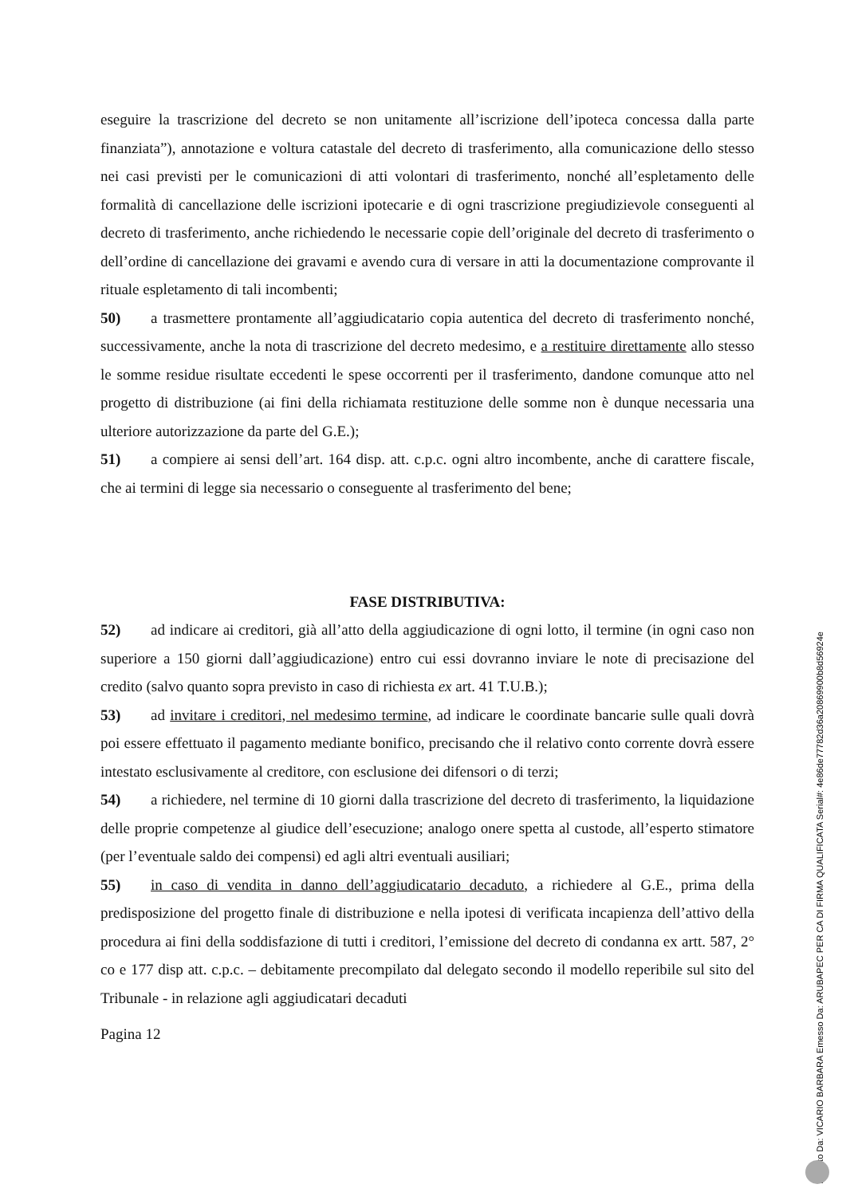eseguire la trascrizione del decreto se non unitamente all’iscrizione dell’ipoteca concessa dalla parte finanziata”), annotazione e voltura catastale del decreto di trasferimento, alla comunicazione dello stesso nei casi previsti per le comunicazioni di atti volontari di trasferimento, nonché all’espletamento delle formalità di cancellazione delle iscrizioni ipotecarie e di ogni trascrizione pregiudizievole conseguenti al decreto di trasferimento, anche richiedendo le necessarie copie dell’originale del decreto di trasferimento o dell’ordine di cancellazione dei gravami e avendo cura di versare in atti la documentazione comprovante il rituale espletamento di tali incombenti;
50) a trasmettere prontamente all’aggiudicatario copia autentica del decreto di trasferimento nonché, successivamente, anche la nota di trascrizione del decreto medesimo, e a restituire direttamente allo stesso le somme residue risultate eccedenti le spese occorrenti per il trasferimento, dandone comunque atto nel progetto di distribuzione (ai fini della richiamata restituzione delle somme non è dunque necessaria una ulteriore autorizzazione da parte del G.E.);
51) a compiere ai sensi dell’art. 164 disp. att. c.p.c. ogni altro incombente, anche di carattere fiscale, che ai termini di legge sia necessario o conseguente al trasferimento del bene;
FASE DISTRIBUTIVA:
52) ad indicare ai creditori, già all’atto della aggiudicazione di ogni lotto, il termine (in ogni caso non superiore a 150 giorni dall’aggiudicazione) entro cui essi dovranno inviare le note di precisazione del credito (salvo quanto sopra previsto in caso di richiesta ex art. 41 T.U.B.);
53) ad invitare i creditori, nel medesimo termine, ad indicare le coordinate bancarie sulle quali dovrà poi essere effettuato il pagamento mediante bonifico, precisando che il relativo conto corrente dovrà essere intestato esclusivamente al creditore, con esclusione dei difensori o di terzi;
54) a richiedere, nel termine di 10 giorni dalla trascrizione del decreto di trasferimento, la liquidazione delle proprie competenze al giudice dell’esecuzione; analogo onere spetta al custode, all’esperto stimatore (per l’eventuale saldo dei compensi) ed agli altri eventuali ausiliari;
55) in caso di vendita in danno dell’aggiudicatario decaduto, a richiedere al G.E., prima della predisposizione del progetto finale di distribuzione e nella ipotesi di verificata incapienza dell’attivo della procedura ai fini della soddisfazione di tutti i creditori, l’emissione del decreto di condanna ex artt. 587, 2° co e 177 disp att. c.p.c. – debitamente precompilato dal delegato secondo il modello reperibile sul sito del Tribunale - in relazione agli aggiudicatari decaduti
Pagina 12
Firmato Da: VICARIO BARBARA Emesso Da: ARUBAPEC PER CA DI FIRMA QUALIFICATA Serial#: 4e86de77782d36a20869900b8d56924e